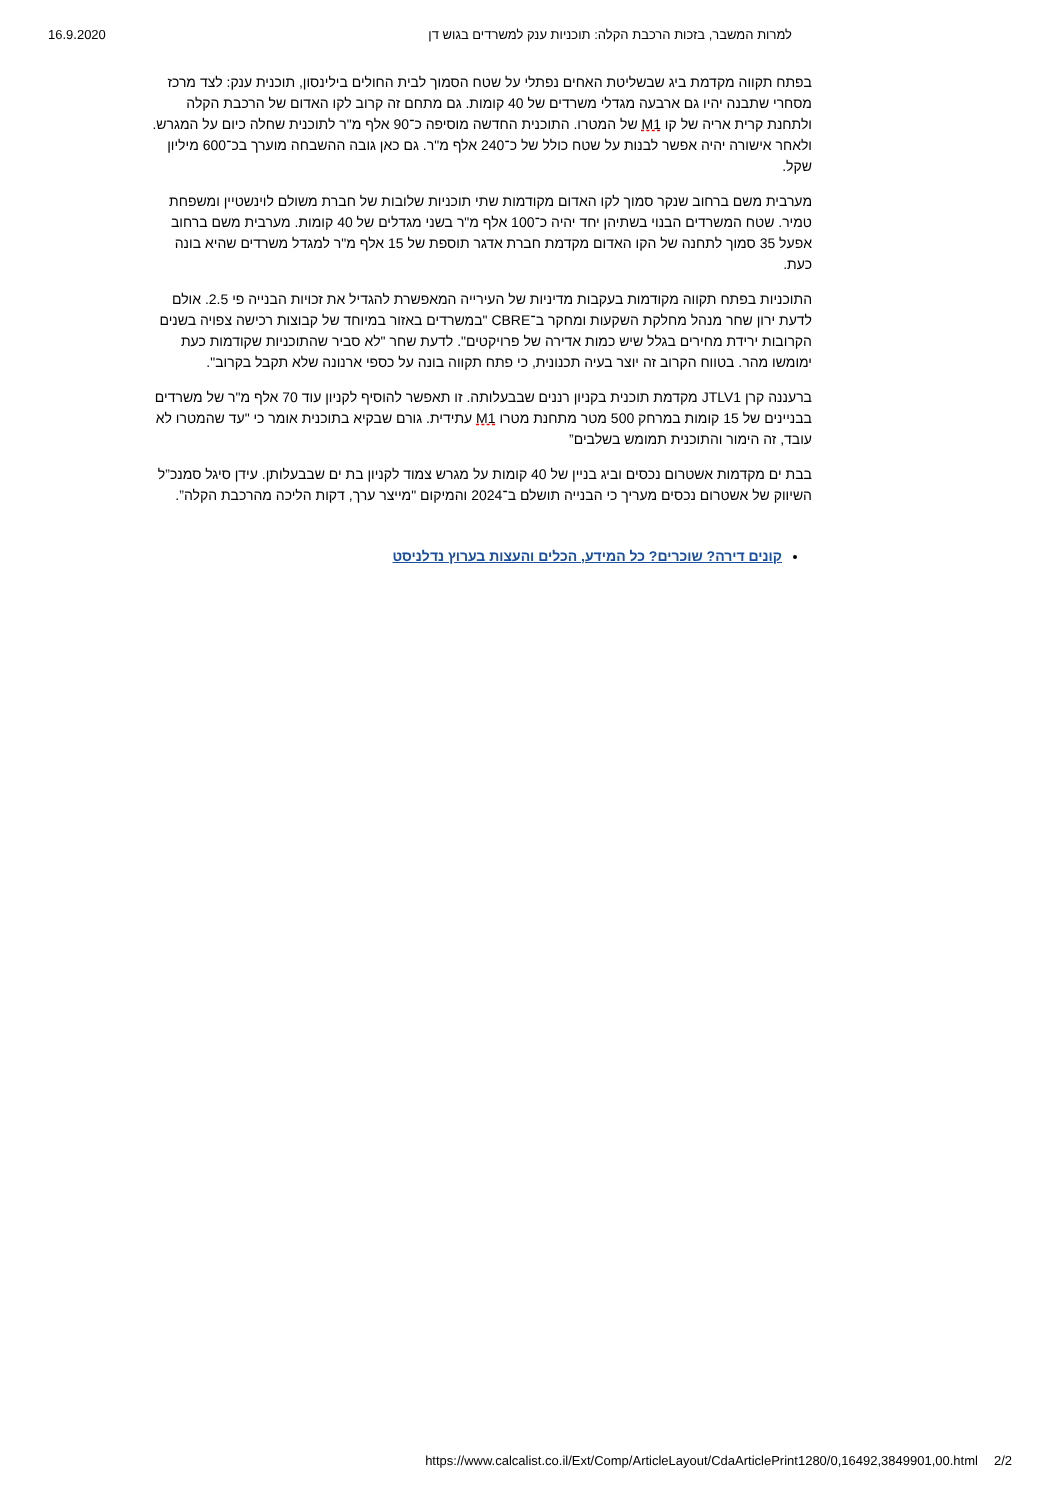16.9.2020 למרות המשבר, בזכות הרכבת הקלה: תוכניות ענק למשרדים בגוש דן
בפתח תקווה מקדמת ביג שבשליטת האחים נפתלי על שטח הסמוך לבית החולים בילינסון, תוכנית ענק: לצד מרכז מסחרי שתבנה יהיו גם ארבעה מגדלי משרדים של 40 קומות. גם מתחם זה קרוב לקו האדום של הרכבת הקלה ולתחנת קרית אריה של קו M1 של המטרו. התוכנית החדשה מוסיפה כ־90 אלף מ"ר לתוכנית שחלה כיום על המגרש. ולאחר אישורה יהיה אפשר לבנות על שטח כולל של כ־240 אלף מ"ר. גם כאן גובה ההשבחה מוערך בכ־600 מיליון שקל.
מערבית משם ברחוב שנקר סמוך לקו האדום מקודמות שתי תוכניות שלובות של חברת משולם לוינשטיין ומשפחת טמיר. שטח המשרדים הבנוי בשתיהן יחד יהיה כ־100 אלף מ"ר בשני מגדלים של 40 קומות. מערבית משם ברחוב אפעל 35 סמוך לתחנה של הקו האדום מקדמת חברת אדגר תוספת של 15 אלף מ"ר למגדל משרדים שהיא בונה כעת.
התוכניות בפתח תקווה מקודמות בעקבות מדיניות של העירייה המאפשרת להגדיל את זכויות הבנייה פי 2.5. אולם לדעת ירון שחר מנהל מחלקת השקעות ומחקר ב־CBRE "במשרדים באזור במיוחד של קבוצות רכישה צפויה בשנים הקרובות ירידת מחירים בגלל שיש כמות אדירה של פרויקטים". לדעת שחר "לא סביר שהתוכניות שקודמות כעת ימומשו מהר. בטווח הקרוב זה יוצר בעיה תכנונית, כי פתח תקווה בונה על כספי ארנונה שלא תקבל בקרוב".
ברעננה קרן JTLV1 מקדמת תוכנית בקניון רננים שבבעלותה. זו תאפשר להוסיף לקניון עוד 70 אלף מ"ר של משרדים בבניינים של 15 קומות במרחק 500 מטר מתחנת מטרו M1 עתידית. גורם שבקיא בתוכנית אומר כי "עד שהמטרו לא עובד, זה הימור והתוכנית תמומש בשלבים”
בבת ים מקדמות אשטרום נכסים וביג בניין של 40 קומות על מגרש צמוד לקניון בת ים שבבעלותן. עידן סיגל סמנכ”ל השיווק של אשטרום נכסים מעריך כי הבנייה תושלם ב־2024 והמיקום "מייצר ערך, דקות הליכה מהרכבת הקלה”.
קונים דירה? שוכרים? כל המידע, הכלים והעצות בערוץ נדלניסט
https://www.calcalist.co.il/Ext/Comp/ArticleLayout/CdaArticlePrint1280/0,16492,3849901,00.html 2/2